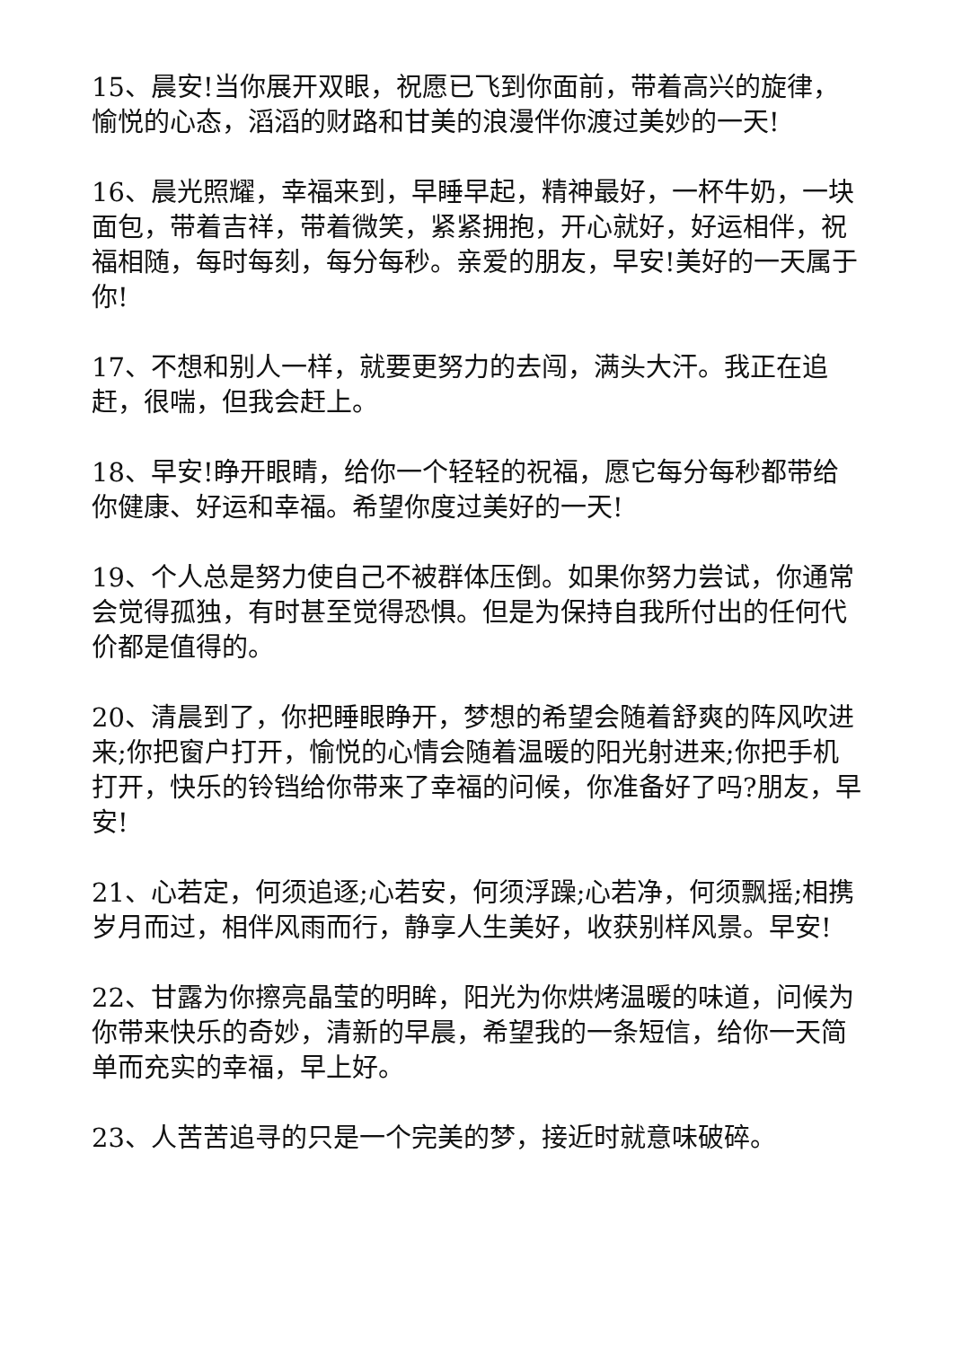15、晨安!当你展开双眼，祝愿已飞到你面前，带着高兴的旋律，愉悦的心态，滔滔的财路和甘美的浪漫伴你渡过美妙的一天!
16、晨光照耀，幸福来到，早睡早起，精神最好，一杯牛奶，一块面包，带着吉祥，带着微笑，紧紧拥抱，开心就好，好运相伴，祝福相随，每时每刻，每分每秒。亲爱的朋友，早安!美好的一天属于你!
17、不想和别人一样，就要更努力的去闯，满头大汗。我正在追赶，很喘，但我会赶上。
18、早安!睁开眼睛，给你一个轻轻的祝福，愿它每分每秒都带给你健康、好运和幸福。希望你度过美好的一天!
19、个人总是努力使自己不被群体压倒。如果你努力尝试，你通常会觉得孤独，有时甚至觉得恐惧。但是为保持自我所付出的任何代价都是值得的。
20、清晨到了，你把睡眼睁开，梦想的希望会随着舒爽的阵风吹进来;你把窗户打开，愉悦的心情会随着温暖的阳光射进来;你把手机打开，快乐的铃铛给你带来了幸福的问候，你准备好了吗?朋友，早安!
21、心若定，何须追逐;心若安，何须浮躁;心若净，何须飘摇;相携岁月而过，相伴风雨而行，静享人生美好，收获别样风景。早安!
22、甘露为你擦亮晶莹的明眸，阳光为你烘烤温暖的味道，问候为你带来快乐的奇妙，清新的早晨，希望我的一条短信，给你一天简单而充实的幸福，早上好。
23、人苦苦追寻的只是一个完美的梦，接近时就意味破碎。